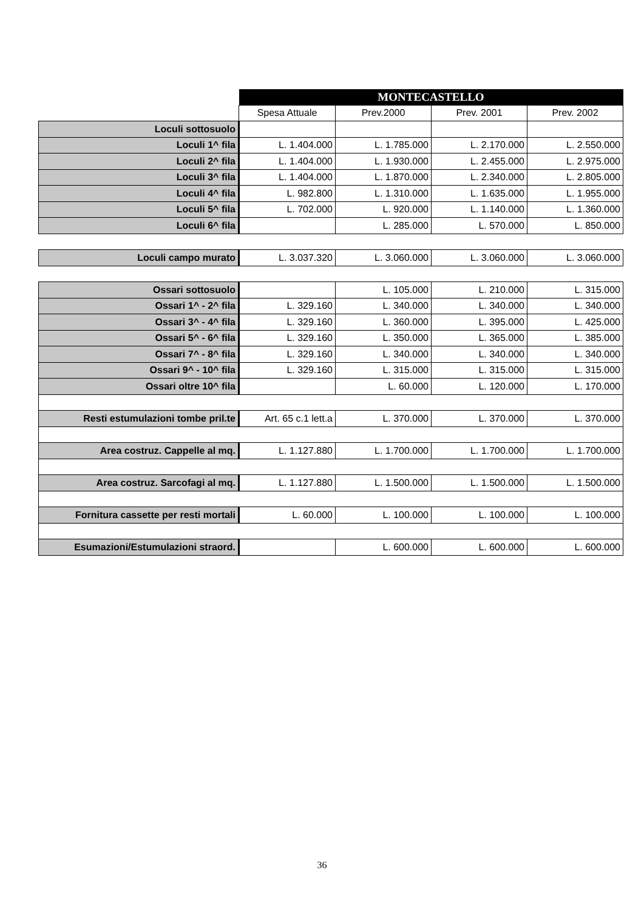| | MONTECASTELLO | | | |
| | Spesa Attuale | Prev.2000 | Prev. 2001 | Prev. 2002 |
| Loculi sottosuolo | | | | |
| Loculi 1^ fila | L. 1.404.000 | L. 1.785.000 | L. 2.170.000 | L. 2.550.000 |
| Loculi 2^ fila | L. 1.404.000 | L. 1.930.000 | L. 2.455.000 | L. 2.975.000 |
| Loculi 3^ fila | L. 1.404.000 | L. 1.870.000 | L. 2.340.000 | L. 2.805.000 |
| Loculi 4^ fila | L. 982.800 | L. 1.310.000 | L. 1.635.000 | L. 1.955.000 |
| Loculi 5^ fila | L. 702.000 | L. 920.000 | L. 1.140.000 | L. 1.360.000 |
| Loculi 6^ fila | | L. 285.000 | L. 570.000 | L. 850.000 |
| Loculi campo murato | L. 3.037.320 | L. 3.060.000 | L. 3.060.000 | L. 3.060.000 |
| Ossari sottosuolo | | L. 105.000 | L. 210.000 | L. 315.000 |
| Ossari 1^ - 2^ fila | L. 329.160 | L. 340.000 | L. 340.000 | L. 340.000 |
| Ossari 3^ - 4^ fila | L. 329.160 | L. 360.000 | L. 395.000 | L. 425.000 |
| Ossari 5^ - 6^ fila | L. 329.160 | L. 350.000 | L. 365.000 | L. 385.000 |
| Ossari 7^ - 8^ fila | L. 329.160 | L. 340.000 | L. 340.000 | L. 340.000 |
| Ossari 9^ - 10^ fila | L. 329.160 | L. 315.000 | L. 315.000 | L. 315.000 |
| Ossari oltre 10^ fila | | L. 60.000 | L. 120.000 | L. 170.000 |
| Resti estumulazioni tombe pril.te | Art. 65 c.1 lett.a | L. 370.000 | L. 370.000 | L. 370.000 |
| Area costruz. Cappelle al mq. | L. 1.127.880 | L. 1.700.000 | L. 1.700.000 | L. 1.700.000 |
| Area costruz. Sarcofagi al mq. | L. 1.127.880 | L. 1.500.000 | L. 1.500.000 | L. 1.500.000 |
| Fornitura cassette per resti mortali | L. 60.000 | L. 100.000 | L. 100.000 | L. 100.000 |
| Esumazioni/Estumulazioni straord. | | L. 600.000 | L. 600.000 | L. 600.000 |
36